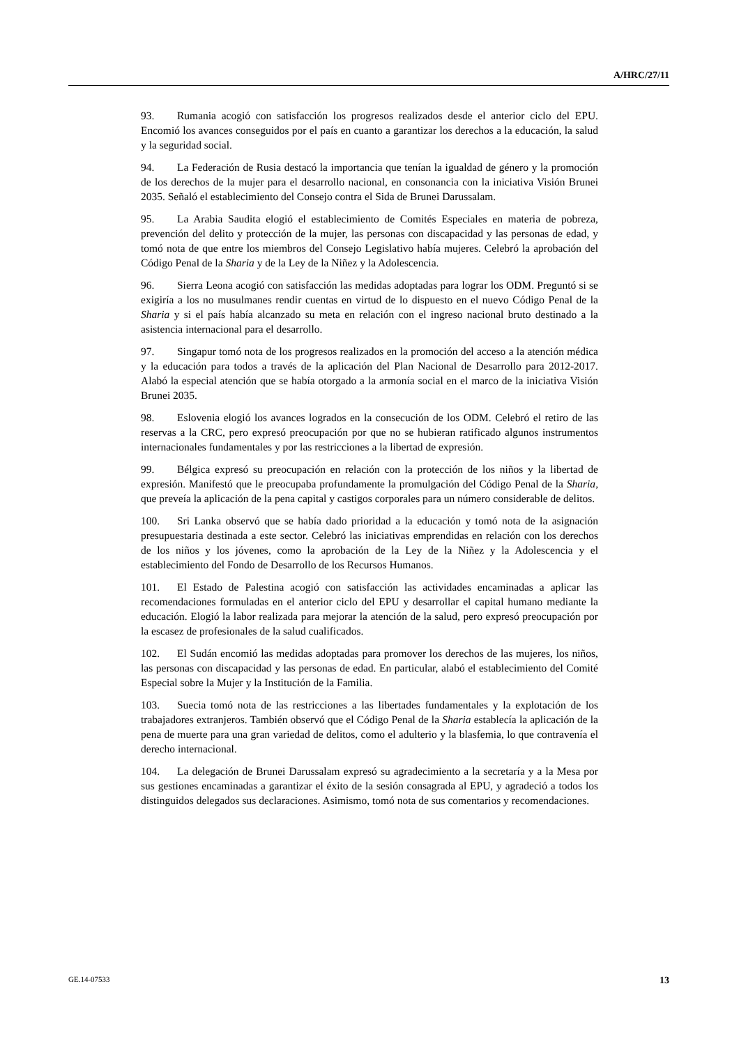A/HRC/27/11
93. Rumania acogió con satisfacción los progresos realizados desde el anterior ciclo del EPU. Encomió los avances conseguidos por el país en cuanto a garantizar los derechos a la educación, la salud y la seguridad social.
94. La Federación de Rusia destacó la importancia que tenían la igualdad de género y la promoción de los derechos de la mujer para el desarrollo nacional, en consonancia con la iniciativa Visión Brunei 2035. Señaló el establecimiento del Consejo contra el Sida de Brunei Darussalam.
95. La Arabia Saudita elogió el establecimiento de Comités Especiales en materia de pobreza, prevención del delito y protección de la mujer, las personas con discapacidad y las personas de edad, y tomó nota de que entre los miembros del Consejo Legislativo había mujeres. Celebró la aprobación del Código Penal de la Sharia y de la Ley de la Niñez y la Adolescencia.
96. Sierra Leona acogió con satisfacción las medidas adoptadas para lograr los ODM. Preguntó si se exigiría a los no musulmanes rendir cuentas en virtud de lo dispuesto en el nuevo Código Penal de la Sharia y si el país había alcanzado su meta en relación con el ingreso nacional bruto destinado a la asistencia internacional para el desarrollo.
97. Singapur tomó nota de los progresos realizados en la promoción del acceso a la atención médica y la educación para todos a través de la aplicación del Plan Nacional de Desarrollo para 2012-2017. Alabó la especial atención que se había otorgado a la armonía social en el marco de la iniciativa Visión Brunei 2035.
98. Eslovenia elogió los avances logrados en la consecución de los ODM. Celebró el retiro de las reservas a la CRC, pero expresó preocupación por que no se hubieran ratificado algunos instrumentos internacionales fundamentales y por las restricciones a la libertad de expresión.
99. Bélgica expresó su preocupación en relación con la protección de los niños y la libertad de expresión. Manifestó que le preocupaba profundamente la promulgación del Código Penal de la Sharia, que preveía la aplicación de la pena capital y castigos corporales para un número considerable de delitos.
100. Sri Lanka observó que se había dado prioridad a la educación y tomó nota de la asignación presupuestaria destinada a este sector. Celebró las iniciativas emprendidas en relación con los derechos de los niños y los jóvenes, como la aprobación de la Ley de la Niñez y la Adolescencia y el establecimiento del Fondo de Desarrollo de los Recursos Humanos.
101. El Estado de Palestina acogió con satisfacción las actividades encaminadas a aplicar las recomendaciones formuladas en el anterior ciclo del EPU y desarrollar el capital humano mediante la educación. Elogió la labor realizada para mejorar la atención de la salud, pero expresó preocupación por la escasez de profesionales de la salud cualificados.
102. El Sudán encomió las medidas adoptadas para promover los derechos de las mujeres, los niños, las personas con discapacidad y las personas de edad. En particular, alabó el establecimiento del Comité Especial sobre la Mujer y la Institución de la Familia.
103. Suecia tomó nota de las restricciones a las libertades fundamentales y la explotación de los trabajadores extranjeros. También observó que el Código Penal de la Sharia establecía la aplicación de la pena de muerte para una gran variedad de delitos, como el adulterio y la blasfemia, lo que contravenía el derecho internacional.
104. La delegación de Brunei Darussalam expresó su agradecimiento a la secretaría y a la Mesa por sus gestiones encaminadas a garantizar el éxito de la sesión consagrada al EPU, y agradeció a todos los distinguidos delegados sus declaraciones. Asimismo, tomó nota de sus comentarios y recomendaciones.
GE.14-07533 13